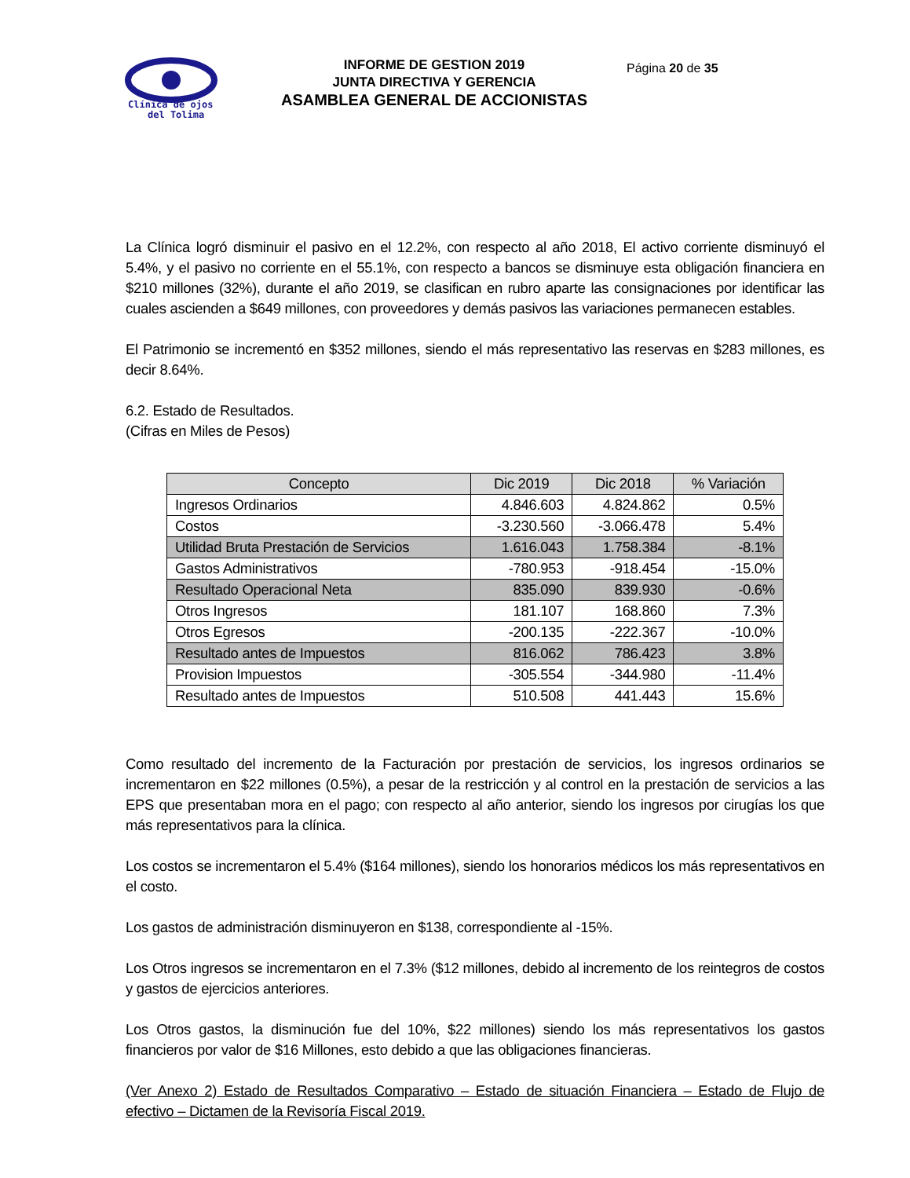Clínica de ojos
del Tolima
INFORME DE GESTION 2019
JUNTA DIRECTIVA Y GERENCIA
ASAMBLEA GENERAL DE ACCIONISTAS
Página 20 de 35
La Clínica logró disminuir el pasivo en el 12.2%, con respecto al año 2018, El activo corriente disminuyó el 5.4%, y el pasivo no corriente en el 55.1%, con respecto a bancos se disminuye esta obligación financiera en $210 millones (32%), durante el año 2019, se clasifican en rubro aparte las consignaciones por identificar las cuales ascienden a $649 millones, con proveedores y demás pasivos las variaciones permanecen estables.
El Patrimonio se incrementó en $352 millones, siendo el más representativo las reservas en $283 millones, es decir 8.64%.
6.2. Estado de Resultados.
(Cifras en Miles de Pesos)
| Concepto | Dic 2019 | Dic 2018 | % Variación |
| --- | --- | --- | --- |
| Ingresos Ordinarios | 4.846.603 | 4.824.862 | 0.5% |
| Costos | -3.230.560 | -3.066.478 | 5.4% |
| Utilidad Bruta Prestación de Servicios | 1.616.043 | 1.758.384 | -8.1% |
| Gastos Administrativos | -780.953 | -918.454 | -15.0% |
| Resultado Operacional Neta | 835.090 | 839.930 | -0.6% |
| Otros Ingresos | 181.107 | 168.860 | 7.3% |
| Otros Egresos | -200.135 | -222.367 | -10.0% |
| Resultado antes de Impuestos | 816.062 | 786.423 | 3.8% |
| Provision Impuestos | -305.554 | -344.980 | -11.4% |
| Resultado antes de Impuestos | 510.508 | 441.443 | 15.6% |
Como resultado del incremento de la Facturación por prestación de servicios, los ingresos ordinarios se incrementaron en $22 millones (0.5%), a pesar de la restricción y al control en la prestación de servicios a las EPS que presentaban mora en el pago; con respecto al año anterior, siendo los ingresos por cirugías los que más representativos para la clínica.
Los costos se incrementaron el 5.4% ($164 millones), siendo los honorarios médicos los más representativos en el costo.
Los gastos de administración disminuyeron en $138, correspondiente al -15%.
Los Otros ingresos se incrementaron en el 7.3% ($12 millones, debido al incremento de los reintegros de costos y gastos de ejercicios anteriores.
Los Otros gastos, la disminución fue del 10%, $22 millones) siendo los más representativos los gastos financieros por valor de $16 Millones, esto debido a que las obligaciones financieras.
(Ver Anexo 2) Estado de Resultados Comparativo – Estado de situación Financiera – Estado de Flujo de efectivo – Dictamen de la Revisoría Fiscal 2019.